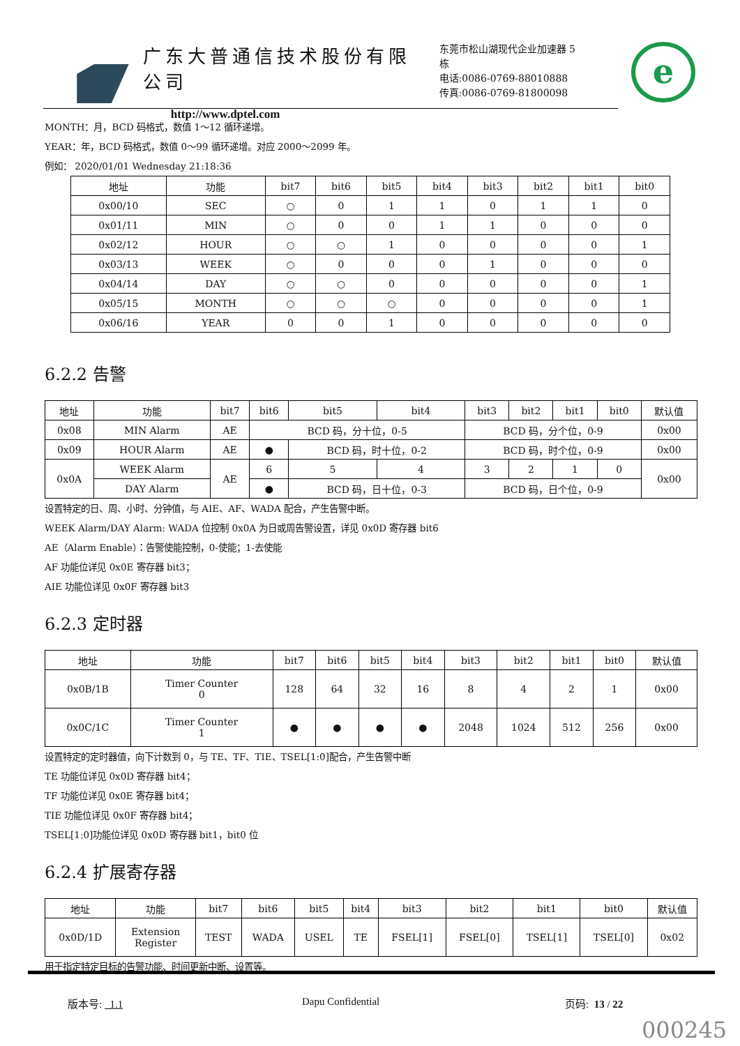广东大普通信技术股份有限公司
http://www.dptel.com
东莞市松山湖现代企业加速器 5 栋
电话:0086-0769-88010888
传真:0086-0769-81800098
e
MONTH：月，BCD 码格式，数值 1～12 循环递增。
YEAR：年，BCD 码格式，数值 0～99 循环递增。对应 2000～2099 年。
例如： 2020/01/01 Wednesday 21:18:36
| 地址 | 功能 | bit7 | bit6 | bit5 | bit4 | bit3 | bit2 | bit1 | bit0 |
| --- | --- | --- | --- | --- | --- | --- | --- | --- | --- |
| 0x00/10 | SEC | ○ | 0 | 1 | 1 | 0 | 1 | 1 | 0 |
| 0x01/11 | MIN | ○ | 0 | 0 | 1 | 1 | 0 | 0 | 0 |
| 0x02/12 | HOUR | ○ | ○ | 1 | 0 | 0 | 0 | 0 | 1 |
| 0x03/13 | WEEK | ○ | 0 | 0 | 0 | 1 | 0 | 0 | 0 |
| 0x04/14 | DAY | ○ | ○ | 0 | 0 | 0 | 0 | 0 | 1 |
| 0x05/15 | MONTH | ○ | ○ | ○ | 0 | 0 | 0 | 0 | 1 |
| 0x06/16 | YEAR | 0 | 0 | 1 | 0 | 0 | 0 | 0 | 0 |
6.2.2 告警
| 地址 | 功能 | bit7 | bit6 | bit5 | bit4 | bit3 | bit2 | bit1 | bit0 | 默认值 |
| --- | --- | --- | --- | --- | --- | --- | --- | --- | --- | --- |
| 0x08 | MIN Alarm | AE | BCD 码，分十位，0-5 | | | BCD 码，分个位，0-9 | | | | 0x00 |
| 0x09 | HOUR Alarm | AE | ● | BCD 码，时十位，0-2 | | BCD 码，时个位，0-9 | | | | 0x00 |
| 0x0A | WEEK Alarm | AE | 6 | 5 | 4 | 3 | 2 | 1 | 0 | 0x00 |
| | DAY Alarm | | ● | BCD 码，日十位，0-3 | | BCD 码，日个位，0-9 | | | | |
设置特定的日、周、小时、分钟值，与 AIE、AF、WADA 配合，产生告警中断。
WEEK Alarm/DAY Alarm: WADA 位控制 0x0A 为日或周告警设置，详见 0x0D 寄存器 bit6
AE（Alarm Enable）：告警使能控制，0-使能；1-去使能
AF 功能位详见 0x0E 寄存器 bit3；
AIE 功能位详见 0x0F 寄存器 bit3
6.2.3 定时器
| 地址 | 功能 | bit7 | bit6 | bit5 | bit4 | bit3 | bit2 | bit1 | bit0 | 默认值 |
| --- | --- | --- | --- | --- | --- | --- | --- | --- | --- | --- |
| 0x0B/1B | Timer Counter 0 | 128 | 64 | 32 | 16 | 8 | 4 | 2 | 1 | 0x00 |
| 0x0C/1C | Timer Counter 1 | ● | ● | ● | ● | 2048 | 1024 | 512 | 256 | 0x00 |
设置特定的定时器值，向下计数到 0，与 TE、TF、TIE、TSEL[1:0]配合，产生告警中断
TE 功能位详见 0x0D 寄存器 bit4；
TF 功能位详见 0x0E 寄存器 bit4；
TIE 功能位详见 0x0F 寄存器 bit4；
TSEL[1:0]功能位详见 0x0D 寄存器 bit1，bit0 位
6.2.4 扩展寄存器
| 地址 | 功能 | bit7 | bit6 | bit5 | bit4 | bit3 | bit2 | bit1 | bit0 | 默认值 |
| --- | --- | --- | --- | --- | --- | --- | --- | --- | --- | --- |
| 0x0D/1D | Extension Register | TEST | WADA | USEL | TE | FSEL[1] | FSEL[0] | TSEL[1] | TSEL[0] | 0x02 |
用于指定特定目标的告警功能、时间更新中断、设置等。
版本号: 1.1 Dapu Confidential 页码: 13 / 22
000245